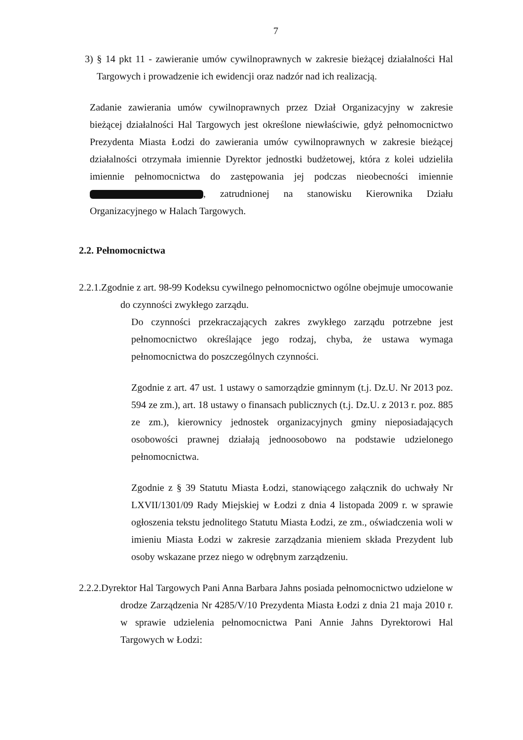7
3) § 14 pkt 11 - zawieranie umów cywilnoprawnych w zakresie bieżącej działalności Hal Targowych i prowadzenie ich ewidencji oraz nadzór nad ich realizacją.
Zadanie zawierania umów cywilnoprawnych przez Dział Organizacyjny w zakresie bieżącej działalności Hal Targowych jest określone niewłaściwie, gdyż pełnomocnictwo Prezydenta Miasta Łodzi do zawierania umów cywilnoprawnych w zakresie bieżącej działalności otrzymała imiennie Dyrektor jednostki budżetowej, która z kolei udzieliła imiennie pełnomocnictwa do zastępowania jej podczas nieobecności imiennie , zatrudnionej na stanowisku Kierownika Działu Organizacyjnego w Halach Targowych.
2.2. Pełnomocnictwa
2.2.1.Zgodnie z art. 98-99 Kodeksu cywilnego pełnomocnictwo ogólne obejmuje umocowanie do czynności zwykłego zarządu.
Do czynności przekraczających zakres zwykłego zarządu potrzebne jest pełnomocnictwo określające jego rodzaj, chyba, że ustawa wymaga pełnomocnictwa do poszczególnych czynności.
Zgodnie z art. 47 ust. 1 ustawy o samorządzie gminnym (t.j. Dz.U. Nr 2013 poz. 594 ze zm.), art. 18 ustawy o finansach publicznych (t.j. Dz.U. z 2013 r. poz. 885 ze zm.), kierownicy jednostek organizacyjnych gminy nieposiadających osobowości prawnej działają jednoosobowo na podstawie udzielonego pełnomocnictwa.
Zgodnie z § 39 Statutu Miasta Łodzi, stanowiącego załącznik do uchwały Nr LXVII/1301/09 Rady Miejskiej w Łodzi z dnia 4 listopada 2009 r. w sprawie ogłoszenia tekstu jednolitego Statutu Miasta Łodzi, ze zm., oświadczenia woli w imieniu Miasta Łodzi w zakresie zarządzania mieniem składa Prezydent lub osoby wskazane przez niego w odrębnym zarządzeniu.
2.2.2.Dyrektor Hal Targowych Pani Anna Barbara Jahns posiada pełnomocnictwo udzielone w drodze Zarządzenia Nr 4285/V/10 Prezydenta Miasta Łodzi z dnia 21 maja 2010 r. w sprawie udzielenia pełnomocnictwa Pani Annie Jahns Dyrektorowi Hal Targowych w Łodzi: